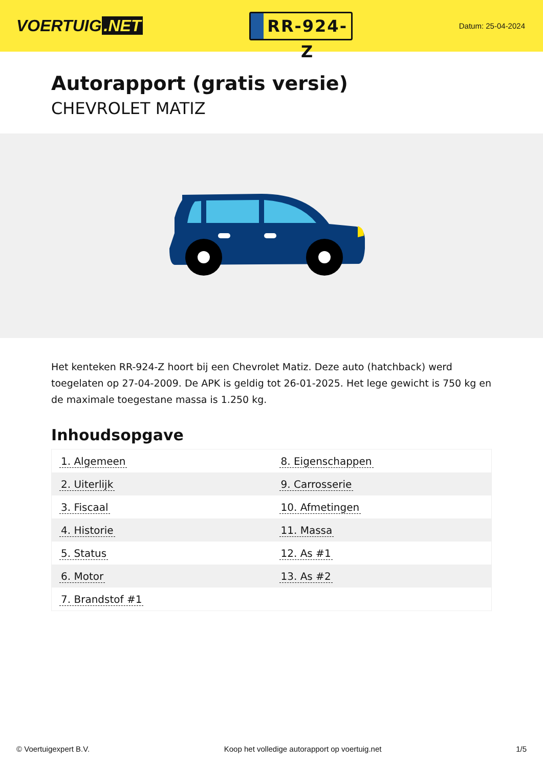VOERTUIG.NET
RR-924-Z
Datum: 25-04-2024
Autorapport (gratis versie)
CHEVROLET MATIZ
Het kenteken RR-924-Z hoort bij een Chevrolet Matiz. Deze auto (hatchback) werd toegelaten op 27-04-2009. De APK is geldig tot 26-01-2025. Het lege gewicht is 750 kg en de maximale toegestane massa is 1.250 kg.
Inhoudsopgave
| 1. Algemeen | 8. Eigenschappen |
| 2. Uiterlijk | 9. Carrosserie |
| 3. Fiscaal | 10. Afmetingen |
| 4. Historie | 11. Massa |
| 5. Status | 12. As #1 |
| 6. Motor | 13. As #2 |
| 7. Brandstof #1 | |
© Voertuigexpert B.V. Koop het volledige autorapport op voertuig.net
1/5